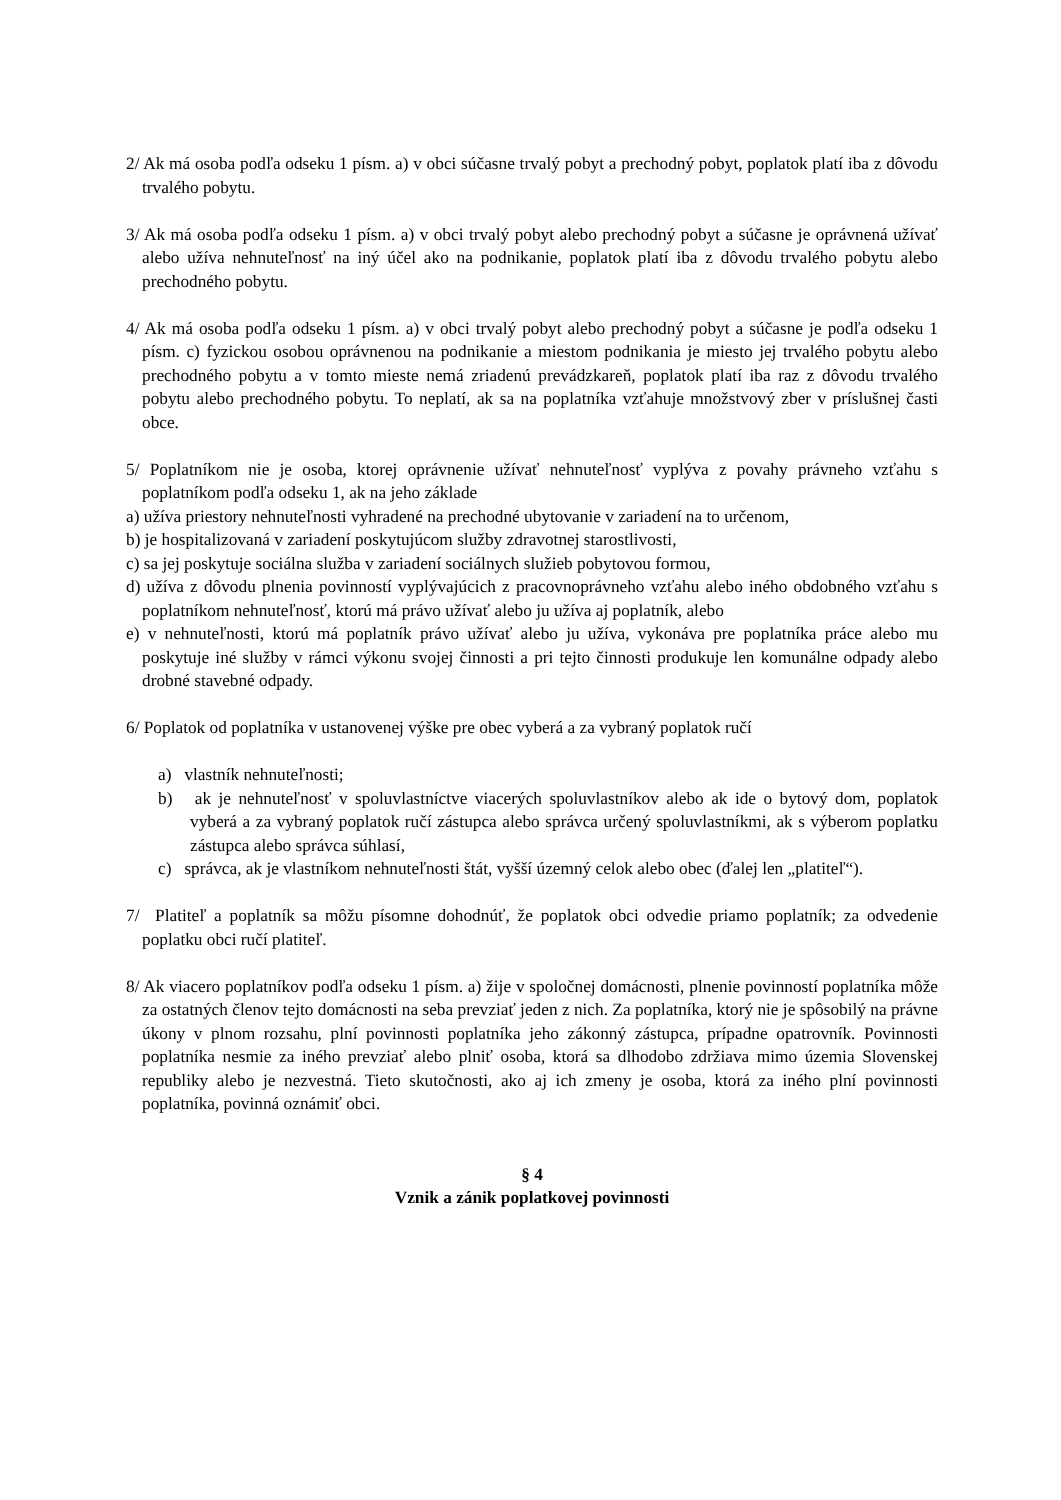2/ Ak má osoba podľa odseku 1 písm. a) v obci súčasne trvalý pobyt a prechodný pobyt, poplatok platí iba z dôvodu trvalého pobytu.
3/ Ak má osoba podľa odseku 1 písm. a) v obci trvalý pobyt alebo prechodný pobyt a súčasne je oprávnená užívať alebo užíva nehnuteľnosť na iný účel ako na podnikanie, poplatok platí iba z dôvodu trvalého pobytu alebo prechodného pobytu.
4/ Ak má osoba podľa odseku 1 písm. a) v obci trvalý pobyt alebo prechodný pobyt a súčasne je podľa odseku 1 písm. c) fyzickou osobou oprávnenou na podnikanie a miestom podnikania je miesto jej trvalého pobytu alebo prechodného pobytu a v tomto mieste nemá zriadenú prevádzkareň, poplatok platí iba raz z dôvodu trvalého pobytu alebo prechodného pobytu. To neplatí, ak sa na poplatníka vzťahuje množstvový zber v príslušnej časti obce.
5/ Poplatníkom nie je osoba, ktorej oprávnenie užívať nehnuteľnosť vyplýva z povahy právneho vzťahu s poplatníkom podľa odseku 1, ak na jeho základe
a) užíva priestory nehnuteľnosti vyhradené na prechodné ubytovanie v zariadení na to určenom,
b) je hospitalizovaná v zariadení poskytujúcom služby zdravotnej starostlivosti,
c) sa jej poskytuje sociálna služba v zariadení sociálnych služieb pobytovou formou,
d) užíva z dôvodu plnenia povinností vyplývajúcich z pracovnoprávneho vzťahu alebo iného obdobného vzťahu s poplatníkom nehnuteľnosť, ktorú má právo užívať alebo ju užíva aj poplatník, alebo
e) v nehnuteľnosti, ktorú má poplatník právo užívať alebo ju užíva, vykonáva pre poplatníka práce alebo mu poskytuje iné služby v rámci výkonu svojej činnosti a pri tejto činnosti produkuje len komunálne odpady alebo drobné stavebné odpady.
6/ Poplatok od poplatníka v ustanovenej výške pre obec vyberá a za vybraný poplatok ručí
a) vlastník nehnuteľnosti;
b) ak je nehnuteľnosť v spoluvlastníctve viacerých spoluvlastníkov alebo ak ide o bytový dom, poplatok vyberá a za vybraný poplatok ručí zástupca alebo správca určený spoluvlastníkmi, ak s výberom poplatku zástupca alebo správca súhlasí,
c) správca, ak je vlastníkom nehnuteľnosti štát, vyšší územný celok alebo obec (ďalej len „platiteľ“).
7/ Platiteľ a poplatník sa môžu písomne dohodnúť, že poplatok obci odvedie priamo poplatník; za odvedenie poplatku obci ručí platiteľ.
8/ Ak viacero poplatníkov podľa odseku 1 písm. a) žije v spoločnej domácnosti, plnenie povinností poplatníka môže za ostatných členov tejto domácnosti na seba prevziať jeden z nich. Za poplatníka, ktorý nie je spôsobilý na právne úkony v plnom rozsahu, plní povinnosti poplatníka jeho zákonný zástupca, prípadne opatrovník. Povinnosti poplatníka nesmie za iného prevziať alebo plniť osoba, ktorá sa dlhodobo zdržiava mimo územia Slovenskej republiky alebo je nezvestná. Tieto skutočnosti, ako aj ich zmeny je osoba, ktorá za iného plní povinnosti poplatníka, povinná oznámiť obci.
§ 4
Vznik a zánik poplatkovej povinnosti